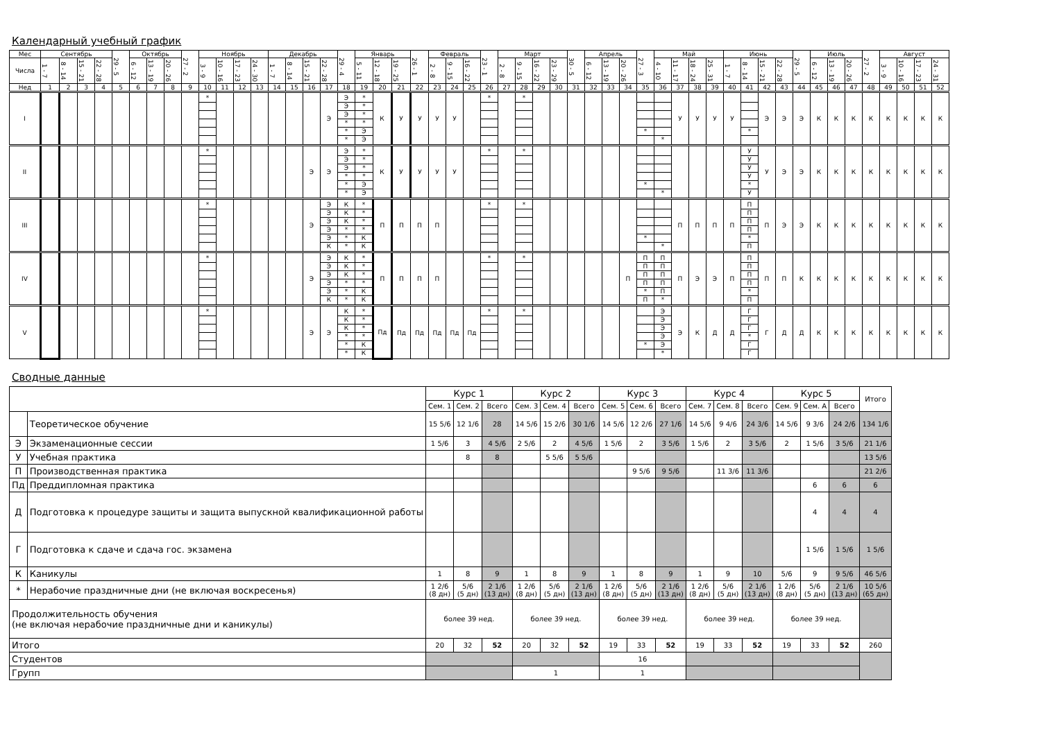Календарный учебный график
| Мес | Сентябрь | | | | 29 - 5 | Октябрь | | | 27 - 2 | Ноябрь | | | | Декабрь | | | | 29 - 4 | Январь | | | 26 - 1 | Февраль | | | 23 - 1 | Март | | | | 30 - 5 | Апрель | | | 27 - 3 | Май | | | | Июнь | | | | 29 - 5 | Июль | | | 27 - 2 | Август | | | |
| Числа | 1 - 7 | 8 - 14 | 15 - 21 | 22 - 28 | | 6 - 12 | 13 - 19 | 20 - 26 | | 3 - 9 | 10 - 16 | 17 - 23 | 24 - 30 | 1 - 7 | 8 - 14 | 15 - 21 | 22 - 28 | | 5 - 11 | 12 - 18 | 19 - 25 | | 2 - 8 | 9 - 15 | 16 - 22 | | 2 - 8 | 9 - 15 | 16 - 22 | 23 - 29 | | 6 - 12 | 13 - 19 | 20 - 26 | | 4 - 10 | 11 - 17 | 18 - 24 | 25 - 31 | 1 - 7 | 8 - 14 | 15 - 21 | 22 - 28 | | 6 - 12 | 13 - 19 | 20 - 26 | | 3 - 9 | 10 - 16 | 17 - 23 | 24 - 31 |
| Нед | 1 | 2 | 3 | 4 | 5 | 6 | 7 | 8 | 9 | 10 | 11 | 12 | 13 | 14 | 15 | 16 | 17 | 18 | 19 | 20 | 21 | 22 | 23 | 24 | 25 | 26 | 27 | 28 | 29 | 30 | 31 | 32 | 33 | 34 | 35 | 36 | 37 | 38 | 39 | 40 | 41 | 42 | 43 | 44 | 45 | 46 | 47 | 48 | 49 | 50 | 51 | 52 |
| I | | | | | | | | | | * | | | | | | | Э | Э Э Э * * * | * * * * Э Э | К | У | У | У | У | | * | | * | | | | | | | * | * | У | У | У | У | * | Э | Э | Э | К | К | К | К | К | К | К | К |
| II | | | | | | | | | | * | | | | | | Э | Э | Э Э Э * * * | * * * * Э Э | К | У | У | У | У | | * | | * | | | | | | | * | * | | | | | У У У У * У | У | Э | Э | К | К | К | К | К | К | К | К |
| III | | | | | | | | | | * | | | | | | Э | Э Э Э Э Э К | К К К * * * | * * * * К К | П | П | П | П | | | * | | * | | | | | | | * | * | П | П | П | П | П П П П * П | П | Э | Э | К | К | К | К | К | К | К | К |
| IV | | | | | | | | | | * | | | | | | Э | Э Э Э Э Э К | К К К * * * | * * * * К К | П | П | П | П | | | * | | * | | | | | | П | П П П П * П | П П П П П * | П | Э | Э | П | П П П П * П | П | П | К | К | К | К | К | К | К | К | К |
| V | | | | | | | | | | * | | | | | | Э | Э | К К К * * * | * * * * К К | Пд | Пд | Пд | Пд | Пд | Пд | * | | * | | | | | | | * | Э Э Э Э Э * | Э | К | Д | Д | Г Г Г * Г Г | Г | Д | Д | К | К | К | К | К | К | К | К |
Сводные данные
| | | Курс 1 | | | Курс 2 | | | Курс 3 | | | Курс 4 | | | Курс 5 | | | Итого |
| | | Сем. 1 | Сем. 2 | Всего | Сем. 3 | Сем. 4 | Всего | Сем. 5 | Сем. 6 | Всего | Сем. 7 | Сем. 8 | Всего | Сем. 9 | Сем. A | Всего | |
| | Теоретическое обучение | 15 5/6 | 12 1/6 | 28 | 14 5/6 | 15 2/6 | 30 1/6 | 14 5/6 | 12 2/6 | 27 1/6 | 14 5/6 | 9 4/6 | 24 3/6 | 14 5/6 | 9 3/6 | 24 2/6 | 134 1/6 |
| Э | Экзаменационные сессии | 1 5/6 | 3 | 4 5/6 | 2 5/6 | 2 | 4 5/6 | 1 5/6 | 2 | 3 5/6 | 1 5/6 | 2 | 3 5/6 | 2 | 1 5/6 | 3 5/6 | 21 1/6 |
| У | Учебная практика | | 8 | 8 | | 5 5/6 | 5 5/6 | | | | | | | | | | 13 5/6 |
| П | Производственная практика | | | | | | | | 9 5/6 | 9 5/6 | | 11 3/6 | 11 3/6 | | | | 21 2/6 |
| Пд | Преддипломная практика | | | | | | | | | | | | | | 6 | 6 | 6 |
| Д | Подготовка к процедуре защиты и защита выпускной квалификационной работы | | | | | | | | | | | | | | 4 | 4 | 4 |
| Г | Подготовка к сдаче и сдача гос. экзамена | | | | | | | | | | | | | | 1 5/6 | 1 5/6 | 1 5/6 |
| К | Каникулы | 1 | 8 | 9 | 1 | 8 | 9 | 1 | 8 | 9 | 1 | 9 | 10 | 5/6 | 9 | 9 5/6 | 46 5/6 |
| * | Нерабочие праздничные дни (не включая воскресенья) | 1 2/6 (8 дн) | 5/6 (5 дн) | 2 1/6 (13 дн) | 1 2/6 (8 дн) | 5/6 (5 дн) | 2 1/6 (13 дн) | 1 2/6 (8 дн) | 5/6 (5 дн) | 2 1/6 (13 дн) | 1 2/6 (8 дн) | 5/6 (5 дн) | 2 1/6 (13 дн) | 1 2/6 (8 дн) | 5/6 (5 дн) | 2 1/6 (13 дн) | 10 5/6 (65 дн) |
| Продолжительность обучения (не включая нерабочие праздничные дни и каникулы) | | более 39 нед. | | | более 39 нед. | | | более 39 нед. | | | более 39 нед. | | | более 39 нед. | | | |
| Итого | | 20 | 32 | 52 | 20 | 32 | 52 | 19 | 33 | 52 | 19 | 33 | 52 | 19 | 33 | 52 | 260 |
| Студентов | | | | | | | | 16 | | | | | | | | | |
| Групп | | | | | 1 | | | 1 | | | | | | | | | |